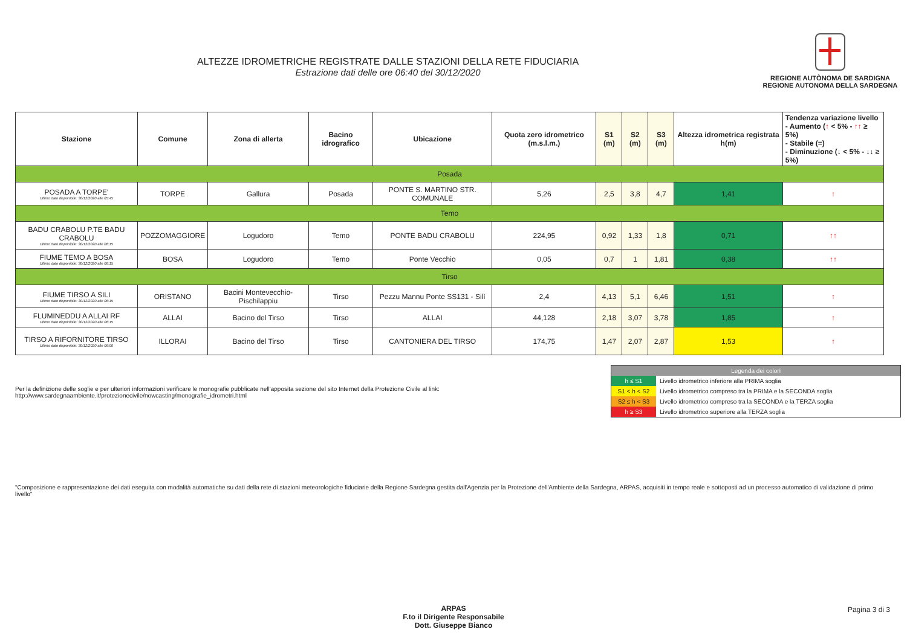ALTEZZE IDROMETRICHE REGISTRATE DALLE STAZIONI DELLA RETE FIDUCIARIA
Estrazione dati delle ore 06:40 del 30/12/2020
REGIONE AUTÒNOMA DE SARDIGNA
REGIONE AUTONOMA DELLA SARDEGNA
| Stazione | Comune | Zona di allerta | Bacino idrografico | Ubicazione | Quota zero idrometrico (m.s.l.m.) | S1 (m) | S2 (m) | S3 (m) | Altezza idrometrica registrata h(m) | Tendenza variazione livello - Aumento ( ↑ < 5% - ↑↑ ≥ 5%) - Stabile (=) - Diminuzione (↓ < 5% - ↓↓ ≥ 5%) |
| --- | --- | --- | --- | --- | --- | --- | --- | --- | --- | --- |
| Posada | | | | | | | | | | |
| POSADA A TORPE' Ultimo dato disponibile: 30/12/2020 alle 05:45 | TORPE | Gallura | Posada | PONTE S. MARTINO STR. COMUNALE | 5,26 | 2,5 | 3,8 | 4,7 | 1,41 | ↑ |
| Temo | | | | | | | | | | |
| BADU CRABOLU P.TE BADU CRABOLU Ultimo dato disponibile: 30/12/2020 alle 06:15 | POZZOMAGGIORE | Logudoro | Temo | PONTE BADU CRABOLU | 224,95 | 0,92 | 1,33 | 1,8 | 0,71 | ↑↑ |
| FIUME TEMO A BOSA Ultimo dato disponibile: 30/12/2020 alle 06:15 | BOSA | Logudoro | Temo | Ponte Vecchio | 0,05 | 0,7 | 1 | 1,81 | 0,38 | ↑↑ |
| Tirso | | | | | | | | | | |
| FIUME TIRSO A SILI Ultimo dato disponibile: 30/12/2020 alle 06:15 | ORISTANO | Bacini Montevecchio-Pischilappiu | Tirso | Pezzu Mannu Ponte SS131 - Silì | 2,4 | 4,13 | 5,1 | 6,46 | 1,51 | ↑ |
| FLUMINEDDU A ALLAI RF Ultimo dato disponibile: 30/12/2020 alle 06:15 | ALLAI | Bacino del Tirso | Tirso | ALLAI | 44,128 | 2,18 | 3,07 | 3,78 | 1,85 | ↑ |
| TIRSO A RIFORNITORE TIRSO Ultimo dato disponibile: 30/12/2020 alle 06:00 | ILLORAI | Bacino del Tirso | Tirso | CANTONIERA DEL TIRSO | 174,75 | 1,47 | 2,07 | 2,87 | 1,53 | ↑ |
Per la definizione delle soglie e per ulteriori informazioni verificare le monografie pubblicate nell'apposita sezione del sito Internet della Protezione Civile al link:
http://www.sardegnaambiente.it/protezionecivile/nowcasting/monografie_idrometri.html
| Legenda dei colori | |
| --- | --- |
| h ≤ S1 | Livello idrometrico inferiore alla PRIMA soglia |
| S1 < h < S2 | Livello idrometrico compreso tra la PRIMA e la SECONDA soglia |
| S2 ≤ h < S3 | Livello idrometrico compreso tra la SECONDA e la TERZA soglia |
| h ≥ S3 | Livello idrometrico superiore alla TERZA soglia |
"Composizione e rappresentazione dei dati eseguita con modalità automatiche su dati della rete di stazioni meteorologiche fiduciarie della Regione Sardegna gestita dall'Agenzia per la Protezione dell'Ambiente della Sardegna, ARPAS, acquisiti in tempo reale e sottoposti ad un processo automatico di validazione di primo livello"
ARPAS
F.to il Dirigente Responsabile
Dott. Giuseppe Bianco
Pagina 3 di 3